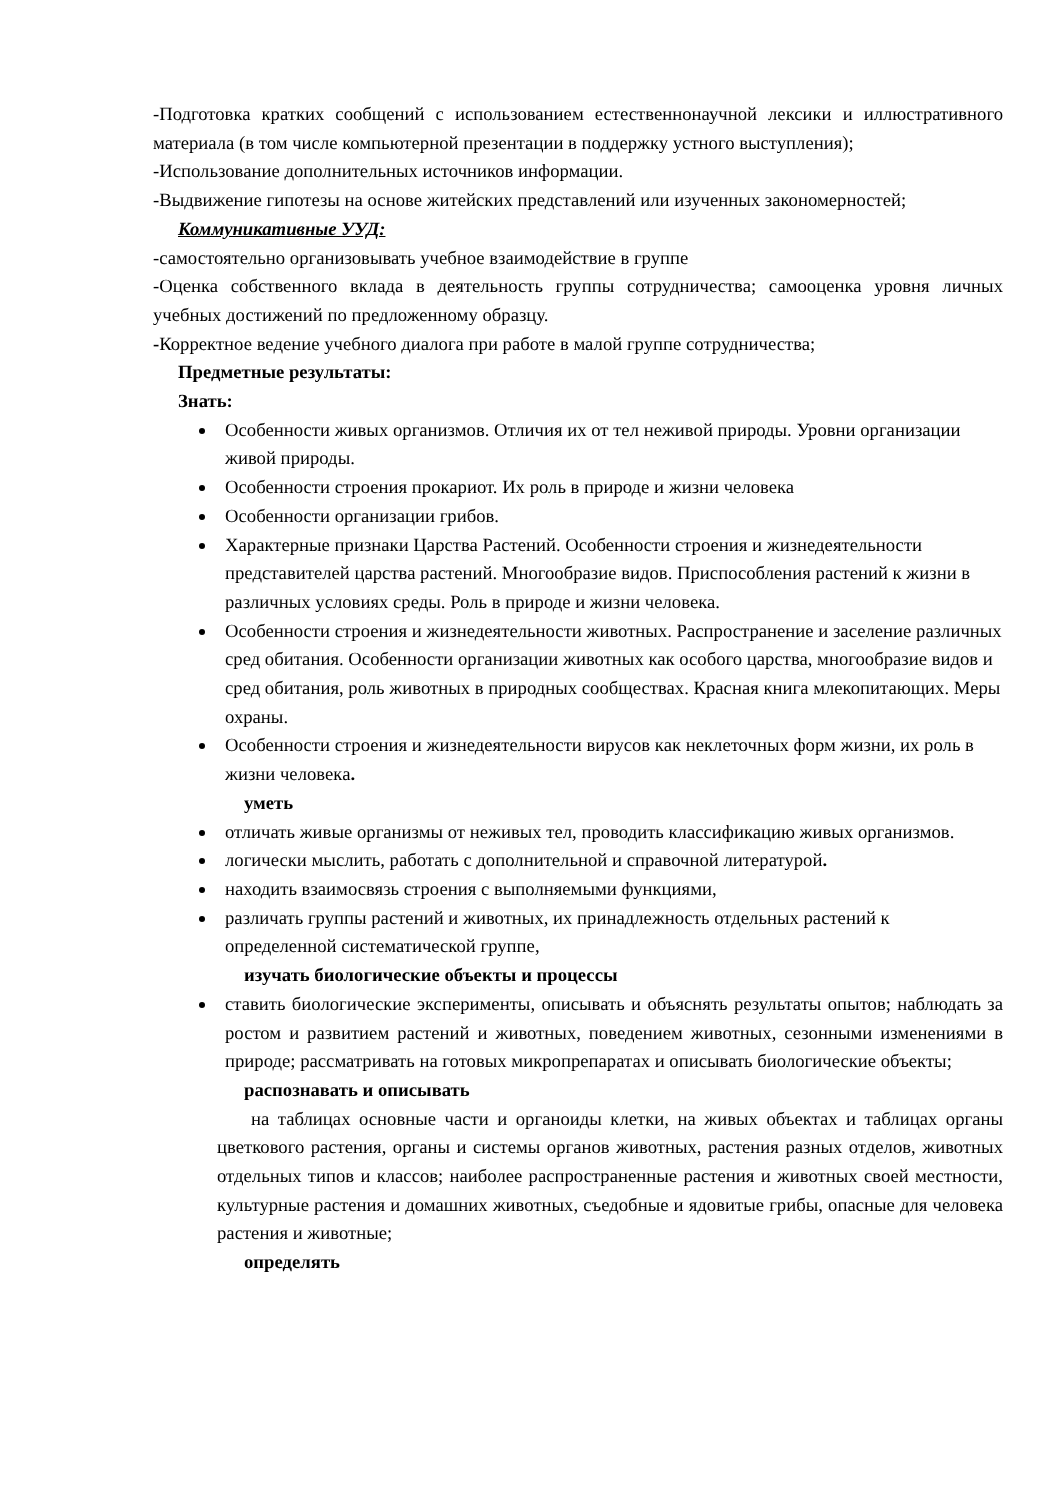-Подготовка кратких сообщений с использованием естественнонаучной лексики и иллюстративного материала (в том числе компьютерной презентации в поддержку устного выступления);
-Использование дополнительных источников информации.
-Выдвижение гипотезы на основе житейских представлений или изученных закономерностей;
Коммуникативные УУД:
-самостоятельно организовывать учебное взаимодействие в группе
-Оценка собственного вклада в деятельность группы сотрудничества; самооценка уровня личных учебных достижений по предложенному образцу.
-Корректное ведение учебного диалога при работе в малой группе сотрудничества;
Предметные результаты:
Знать:
Особенности живых организмов. Отличия их от тел неживой природы. Уровни организации живой природы.
Особенности строения прокариот. Их роль в природе и жизни человека
Особенности организации грибов.
Характерные признаки Царства Растений. Особенности строения и жизнедеятельности представителей царства растений. Многообразие видов. Приспособления растений к жизни в различных условиях среды. Роль в природе и жизни человека.
Особенности строения и жизнедеятельности животных. Распространение и заселение различных сред обитания. Особенности организации животных как особого царства, многообразие видов и сред обитания, роль животных в природных сообществах. Красная книга млекопитающих. Меры охраны.
Особенности строения и жизнедеятельности вирусов как неклеточных форм жизни, их роль в жизни человека.
уметь
отличать живые организмы от неживых тел, проводить классификацию живых организмов.
логически мыслить, работать с дополнительной и справочной литературой.
находить взаимосвязь строения с выполняемыми функциями,
различать группы растений и животных, их принадлежность отдельных растений к определенной систематической группе,
изучать биологические объекты и процессы
ставить биологические эксперименты, описывать и объяснять результаты опытов; наблюдать за ростом и развитием растений и животных, поведением животных, сезонными изменениями в природе; рассматривать на готовых микропрепаратах и описывать биологические объекты;
распознавать и описывать
на таблицах основные части и органоиды клетки, на живых объектах и таблицах органы цветкового растения, органы и системы органов животных, растения разных отделов, животных отдельных типов и классов; наиболее распространенные растения и животных своей местности, культурные растения и домашних животных, съедобные и ядовитые грибы, опасные для человека растения и животные;
определять